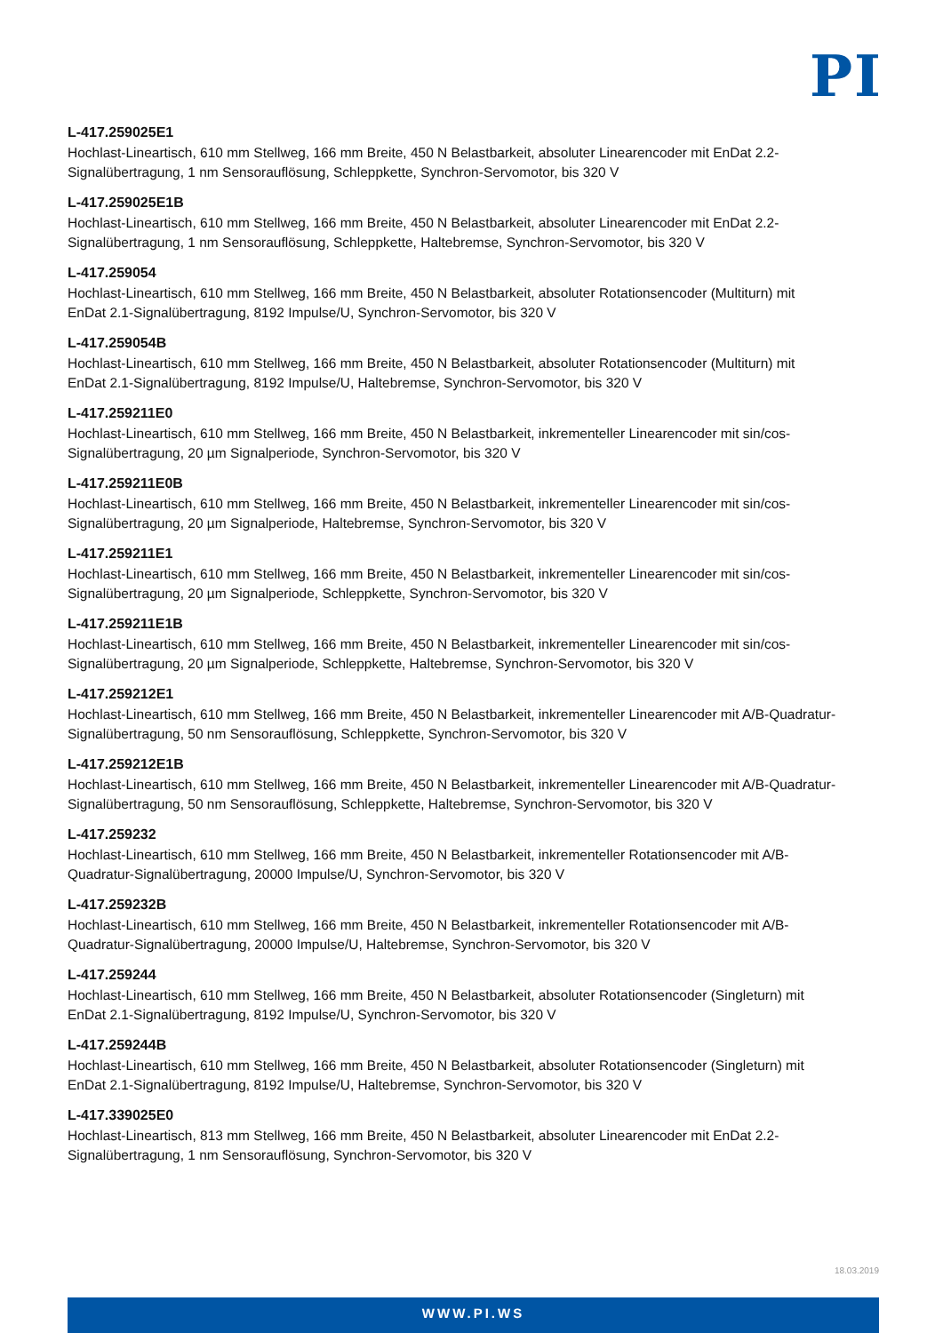PI
L-417.259025E1
Hochlast-Lineartisch, 610 mm Stellweg, 166 mm Breite, 450 N Belastbarkeit, absoluter Linearencoder mit EnDat 2.2-Signalübertragung, 1 nm Sensorauflösung, Schleppkette, Synchron-Servomotor, bis 320 V
L-417.259025E1B
Hochlast-Lineartisch, 610 mm Stellweg, 166 mm Breite, 450 N Belastbarkeit, absoluter Linearencoder mit EnDat 2.2-Signalübertragung, 1 nm Sensorauflösung, Schleppkette, Haltebremse, Synchron-Servomotor, bis 320 V
L-417.259054
Hochlast-Lineartisch, 610 mm Stellweg, 166 mm Breite, 450 N Belastbarkeit, absoluter Rotationsencoder (Multiturn) mit EnDat 2.1-Signalübertragung, 8192 Impulse/U, Synchron-Servomotor, bis 320 V
L-417.259054B
Hochlast-Lineartisch, 610 mm Stellweg, 166 mm Breite, 450 N Belastbarkeit, absoluter Rotationsencoder (Multiturn) mit EnDat 2.1-Signalübertragung, 8192 Impulse/U, Haltebremse, Synchron-Servomotor, bis 320 V
L-417.259211E0
Hochlast-Lineartisch, 610 mm Stellweg, 166 mm Breite, 450 N Belastbarkeit, inkrementeller Linearencoder mit sin/cos-Signalübertragung, 20 µm Signalperiode, Synchron-Servomotor, bis 320 V
L-417.259211E0B
Hochlast-Lineartisch, 610 mm Stellweg, 166 mm Breite, 450 N Belastbarkeit, inkrementeller Linearencoder mit sin/cos-Signalübertragung, 20 µm Signalperiode, Haltebremse, Synchron-Servomotor, bis 320 V
L-417.259211E1
Hochlast-Lineartisch, 610 mm Stellweg, 166 mm Breite, 450 N Belastbarkeit, inkrementeller Linearencoder mit sin/cos-Signalübertragung, 20 µm Signalperiode, Schleppkette, Synchron-Servomotor, bis 320 V
L-417.259211E1B
Hochlast-Lineartisch, 610 mm Stellweg, 166 mm Breite, 450 N Belastbarkeit, inkrementeller Linearencoder mit sin/cos-Signalübertragung, 20 µm Signalperiode, Schleppkette, Haltebremse, Synchron-Servomotor, bis 320 V
L-417.259212E1
Hochlast-Lineartisch, 610 mm Stellweg, 166 mm Breite, 450 N Belastbarkeit, inkrementeller Linearencoder mit A/B-Quadratur-Signalübertragung, 50 nm Sensorauflösung, Schleppkette, Synchron-Servomotor, bis 320 V
L-417.259212E1B
Hochlast-Lineartisch, 610 mm Stellweg, 166 mm Breite, 450 N Belastbarkeit, inkrementeller Linearencoder mit A/B-Quadratur-Signalübertragung, 50 nm Sensorauflösung, Schleppkette, Haltebremse, Synchron-Servomotor, bis 320 V
L-417.259232
Hochlast-Lineartisch, 610 mm Stellweg, 166 mm Breite, 450 N Belastbarkeit, inkrementeller Rotationsencoder mit A/B-Quadratur-Signalübertragung, 20000 Impulse/U, Synchron-Servomotor, bis 320 V
L-417.259232B
Hochlast-Lineartisch, 610 mm Stellweg, 166 mm Breite, 450 N Belastbarkeit, inkrementeller Rotationsencoder mit A/B-Quadratur-Signalübertragung, 20000 Impulse/U, Haltebremse, Synchron-Servomotor, bis 320 V
L-417.259244
Hochlast-Lineartisch, 610 mm Stellweg, 166 mm Breite, 450 N Belastbarkeit, absoluter Rotationsencoder (Singleturn) mit EnDat 2.1-Signalübertragung, 8192 Impulse/U, Synchron-Servomotor, bis 320 V
L-417.259244B
Hochlast-Lineartisch, 610 mm Stellweg, 166 mm Breite, 450 N Belastbarkeit, absoluter Rotationsencoder (Singleturn) mit EnDat 2.1-Signalübertragung, 8192 Impulse/U, Haltebremse, Synchron-Servomotor, bis 320 V
L-417.339025E0
Hochlast-Lineartisch, 813 mm Stellweg, 166 mm Breite, 450 N Belastbarkeit, absoluter Linearencoder mit EnDat 2.2-Signalübertragung, 1 nm Sensorauflösung, Synchron-Servomotor, bis 320 V
18.03.2019
WWW.PI.WS